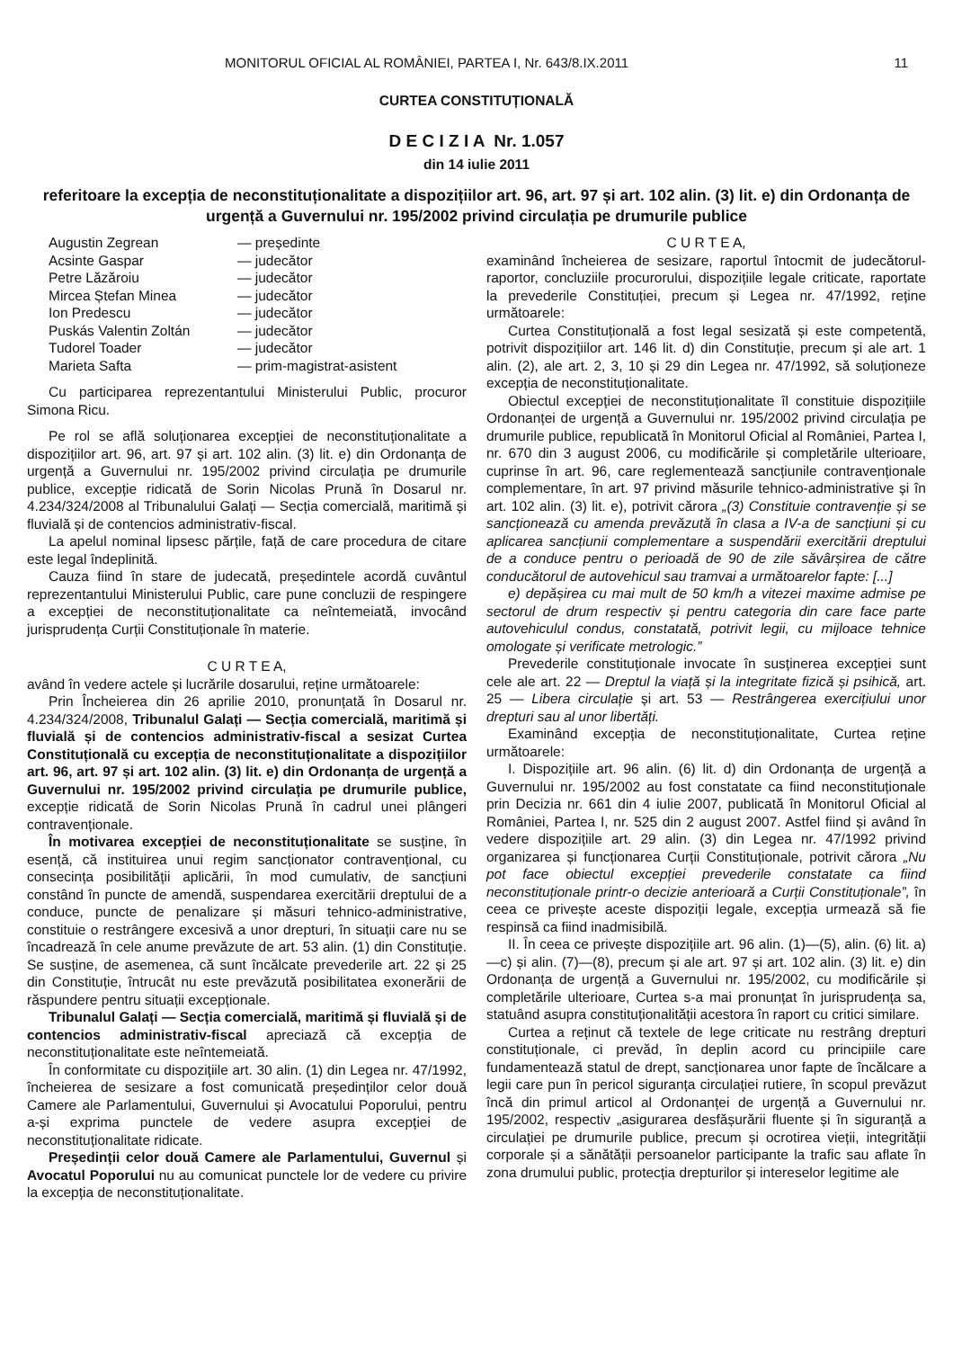MONITORUL OFICIAL AL ROMÂNIEI, PARTEA I, Nr. 643/8.IX.2011 11
CURTEA CONSTITUȚIONALĂ
D E C I Z I A Nr. 1.057
din 14 iulie 2011
referitoare la excepția de neconstituționalitate a dispozițiilor art. 96, art. 97 și art. 102 alin. (3) lit. e) din Ordonanța de urgență a Guvernului nr. 195/2002 privind circulația pe drumurile publice
Augustin Zegrean — președinte Acsinte Gaspar — judecător Petre Lăzăroiu — judecător Mircea Ștefan Minea — judecător Ion Predescu — judecător Puskás Valentin Zoltán — judecător Tudorel Toader — judecător Marieta Safta — prim-magistrat-asistent
Cu participarea reprezentantului Ministerului Public, procuror Simona Ricu.
Pe rol se află soluționarea excepției de neconstituționalitate a dispozițiilor art. 96, art. 97 și art. 102 alin. (3) lit. e) din Ordonanța de urgență a Guvernului nr. 195/2002 privind circulația pe drumurile publice, excepție ridicată de Sorin Nicolas Prună în Dosarul nr. 4.234/324/2008 al Tribunalului Galați — Secția comercială, maritimă și fluvială și de contencios administrativ-fiscal.
La apelul nominal lipsesc părțile, față de care procedura de citare este legal îndeplinită.
Cauza fiind în stare de judecată, președintele acordă cuvântul reprezentantului Ministerului Public, care pune concluzii de respingere a excepției de neconstituționalitate ca neîntemeiată, invocând jurisprudența Curții Constituționale în materie.
C U R T E A,
având în vedere actele și lucrările dosarului, reține următoarele:
Prin Încheierea din 26 aprilie 2010, pronunțată în Dosarul nr. 4.234/324/2008, Tribunalul Galați — Secția comercială, maritimă și fluvială și de contencios administrativ-fiscal a sesizat Curtea Constituțională cu excepția de neconstituționalitate a dispozițiilor art. 96, art. 97 și art. 102 alin. (3) lit. e) din Ordonanța de urgență a Guvernului nr. 195/2002 privind circulația pe drumurile publice, excepție ridicată de Sorin Nicolas Prună în cadrul unei plângeri contravenționale.
În motivarea excepției de neconstituționalitate se susține, în esență, că instituirea unui regim sancționator contravențional, cu consecința posibilității aplicării, în mod cumulativ, de sancțiuni constând în puncte de amendă, suspendarea exercitării dreptului de a conduce, puncte de penalizare și măsuri tehnico-administrative, constituie o restrângere excesivă a unor drepturi, în situații care nu se încadrează în cele anume prevăzute de art. 53 alin. (1) din Constituție. Se susține, de asemenea, că sunt încălcate prevederile art. 22 și 25 din Constituție, întrucât nu este prevăzută posibilitatea exonerării de răspundere pentru situații excepționale.
Tribunalul Galați — Secția comercială, maritimă și fluvială și de contencios administrativ-fiscal apreciază că excepția de neconstituționalitate este neîntemeiată.
În conformitate cu dispozițiile art. 30 alin. (1) din Legea nr. 47/1992, încheierea de sesizare a fost comunicată președinților celor două Camere ale Parlamentului, Guvernului și Avocatului Poporului, pentru a-și exprima punctele de vedere asupra excepției de neconstituționalitate ridicate.
Președinții celor două Camere ale Parlamentului, Guvernul și Avocatul Poporului nu au comunicat punctele lor de vedere cu privire la excepția de neconstituționalitate.
C U R T E A,
examinând încheierea de sesizare, raportul întocmit de judecătorul-raportor, concluziile procurorului, dispozițiile legale criticate, raportate la prevederile Constituției, precum și Legea nr. 47/1992, reține următoarele:
Curtea Constituțională a fost legal sesizată și este competentă, potrivit dispozițiilor art. 146 lit. d) din Constituție, precum și ale art. 1 alin. (2), ale art. 2, 3, 10 și 29 din Legea nr. 47/1992, să soluționeze excepția de neconstituționalitate.
Obiectul excepției de neconstituționalitate îl constituie dispozițiile Ordonanței de urgență a Guvernului nr. 195/2002 privind circulația pe drumurile publice, republicată în Monitorul Oficial al României, Partea I, nr. 670 din 3 august 2006, cu modificările și completările ulterioare, cuprinse în art. 96, care reglementează sancțiunile contravenționale complementare, în art. 97 privind măsurile tehnico-administrative și în art. 102 alin. (3) lit. e), potrivit cărora „(3) Constituie contravenție și se sancționează cu amenda prevăzută în clasa a IV-a de sancțiuni și cu aplicarea sancțiunii complementare a suspendării exercitării dreptului de a conduce pentru o perioadă de 90 de zile săvârșirea de către conducătorul de autovehicul sau tramvai a următoarelor fapte: [...]
e) depășirea cu mai mult de 50 km/h a vitezei maxime admise pe sectorul de drum respectiv și pentru categoria din care face parte autovehiculul condus, constatată, potrivit legii, cu mijloace tehnice omologate și verificate metrologic.”
Prevederile constituționale invocate în susținerea excepției sunt cele ale art. 22 — Dreptul la viață și la integritate fizică și psihică, art. 25 — Libera circulație și art. 53 — Restrângerea exercițiului unor drepturi sau al unor libertăți.
Examinând excepția de neconstituționalitate, Curtea reține următoarele:
I. Dispozițiile art. 96 alin. (6) lit. d) din Ordonanța de urgență a Guvernului nr. 195/2002 au fost constatate ca fiind neconstituționale prin Decizia nr. 661 din 4 iulie 2007, publicată în Monitorul Oficial al României, Partea I, nr. 525 din 2 august 2007. Astfel fiind și având în vedere dispozițiile art. 29 alin. (3) din Legea nr. 47/1992 privind organizarea și funcționarea Curții Constituționale, potrivit cărora „Nu pot face obiectul excepției prevederile constatate ca fiind neconstituționale printr-o decizie anterioară a Curții Constituționale”, în ceea ce privește aceste dispoziții legale, excepția urmează să fie respinsă ca fiind inadmisibilă.
II. În ceea ce privește dispozițiile art. 96 alin. (1)—(5), alin. (6) lit. a)—c) și alin. (7)—(8), precum și ale art. 97 și art. 102 alin. (3) lit. e) din Ordonanța de urgență a Guvernului nr. 195/2002, cu modificările și completările ulterioare, Curtea s-a mai pronunțat în jurisprudența sa, statuând asupra constituționalității acestora în raport cu critici similare.
Curtea a reținut că textele de lege criticate nu restrâng drepturi constituționale, ci prevăd, în deplin acord cu principiile care fundamentează statul de drept, sancționarea unor fapte de încălcare a legii care pun în pericol siguranța circulației rutiere, în scopul prevăzut încă din primul articol al Ordonanței de urgență a Guvernului nr. 195/2002, respectiv „asigurarea desfășurării fluente și în siguranță a circulației pe drumurile publice, precum și ocrotirea vieții, integrității corporale și a sănătății persoanelor participante la trafic sau aflate în zona drumului public, protecția drepturilor și intereselor legitime ale